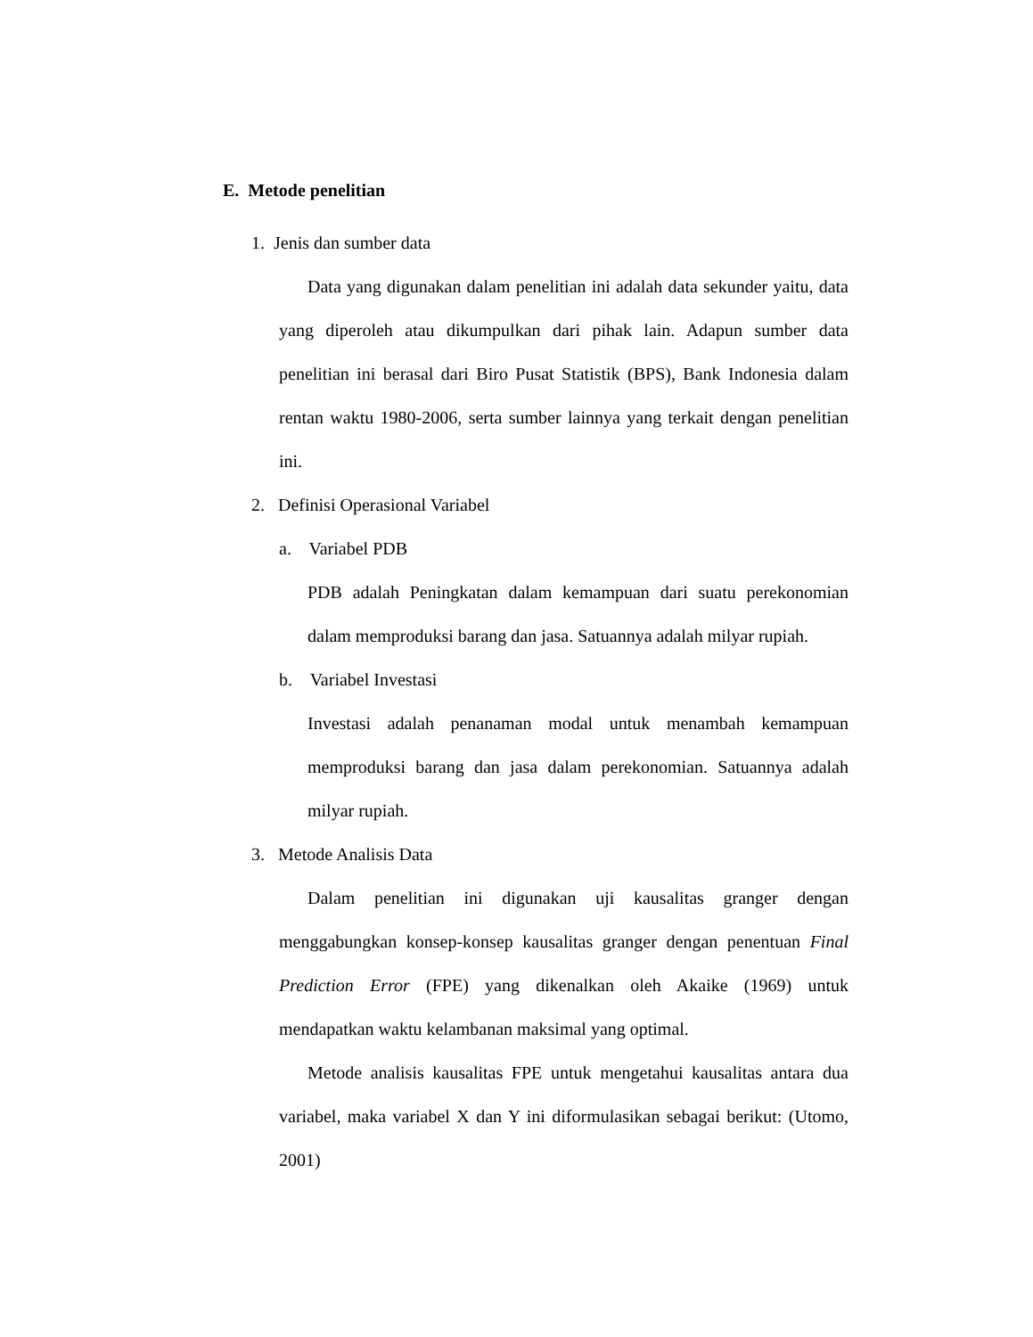E. Metode penelitian
1. Jenis dan sumber data
Data yang digunakan dalam penelitian ini adalah data sekunder yaitu, data yang diperoleh atau dikumpulkan dari pihak lain. Adapun sumber data penelitian ini berasal dari Biro Pusat Statistik (BPS), Bank Indonesia dalam rentan waktu 1980-2006, serta sumber lainnya yang terkait dengan penelitian ini.
2. Definisi Operasional Variabel
a. Variabel PDB
PDB adalah Peningkatan dalam kemampuan dari suatu perekonomian dalam memproduksi barang dan jasa. Satuannya adalah milyar rupiah.
b. Variabel Investasi
Investasi adalah penanaman modal untuk menambah kemampuan memproduksi barang dan jasa dalam perekonomian. Satuannya adalah milyar rupiah.
3. Metode Analisis Data
Dalam penelitian ini digunakan uji kausalitas granger dengan menggabungkan konsep-konsep kausalitas granger dengan penentuan Final Prediction Error (FPE) yang dikenalkan oleh Akaike (1969) untuk mendapatkan waktu kelambanan maksimal yang optimal.
Metode analisis kausalitas FPE untuk mengetahui kausalitas antara dua variabel, maka variabel X dan Y ini diformulasikan sebagai berikut: (Utomo, 2001)